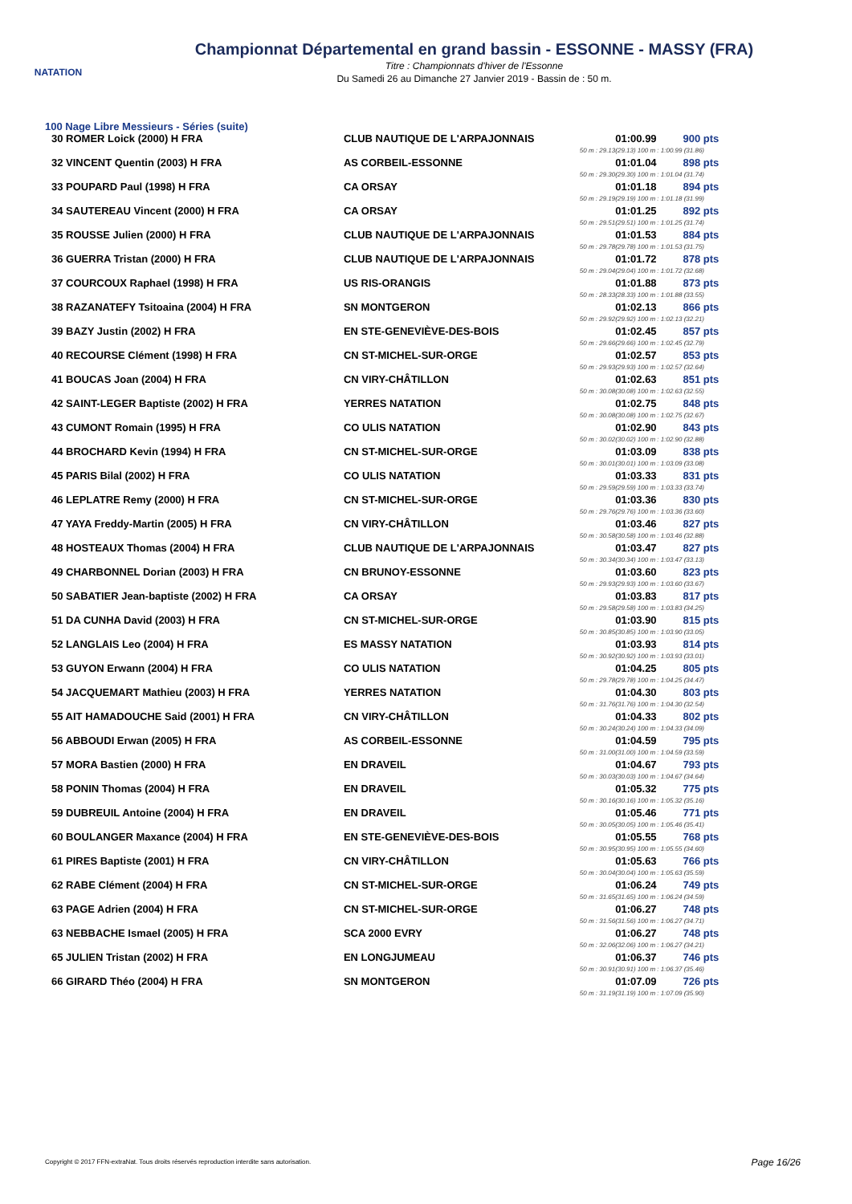NATATION
Championnat Départemental en grand bassin - ESSONNE - MASSY (FRA)
Titre : Championnats d'hiver de l'Essonne
Du Samedi 26 au Dimanche 27 Janvier 2019 - Bassin de : 50 m.
100 Nage Libre Messieurs - Séries (suite)
| 30 ROMER Loick (2000) H FRA | CLUB NAUTIQUE DE L'ARPAJONNAIS | 01:00.99 | 900 pts |
| | 50 m : 29.13 | (29.13) 100 m : 1:00.99 (31.86) | |
| 32 VINCENT Quentin (2003) H FRA | AS CORBEIL-ESSONNE | 01:01.04 | 898 pts |
| | 50 m : 29.30 | (29.30) 100 m : 1:01.04 (31.74) | |
| 33 POUPARD Paul (1998) H FRA | CA ORSAY | 01:01.18 | 894 pts |
| | 50 m : 29.19 | (29.19) 100 m : 1:01.18 (31.99) | |
| 34 SAUTEREAU Vincent (2000) H FRA | CA ORSAY | 01:01.25 | 892 pts |
| | 50 m : 29.51 | (29.51) 100 m : 1:01.25 (31.74) | |
| 35 ROUSSE Julien (2000) H FRA | CLUB NAUTIQUE DE L'ARPAJONNAIS | 01:01.53 | 884 pts |
| | 50 m : 29.78 | (29.78) 100 m : 1:01.53 (31.75) | |
| 36 GUERRA Tristan (2000) H FRA | CLUB NAUTIQUE DE L'ARPAJONNAIS | 01:01.72 | 878 pts |
| | 50 m : 29.04 | (29.04) 100 m : 1:01.72 (32.68) | |
| 37 COURCOUX Raphael (1998) H FRA | US RIS-ORANGIS | 01:01.88 | 873 pts |
| | 50 m : 28.33 | (28.33) 100 m : 1:01.88 (33.55) | |
| 38 RAZANATEFY Tsitoaina (2004) H FRA | SN MONTGERON | 01:02.13 | 866 pts |
| | 50 m : 29.92 | (29.92) 100 m : 1:02.13 (32.21) | |
| 39 BAZY Justin (2002) H FRA | EN STE-GENEVIÈVE-DES-BOIS | 01:02.45 | 857 pts |
| | 50 m : 29.66 | (29.66) 100 m : 1:02.45 (32.79) | |
| 40 RECOURSE Clément (1998) H FRA | CN ST-MICHEL-SUR-ORGE | 01:02.57 | 853 pts |
| | 50 m : 29.93 | (29.93) 100 m : 1:02.57 (32.64) | |
| 41 BOUCAS Joan (2004) H FRA | CN VIRY-CHÂTILLON | 01:02.63 | 851 pts |
| | 50 m : 30.08 | (30.08) 100 m : 1:02.63 (32.55) | |
| 42 SAINT-LEGER Baptiste (2002) H FRA | YERRES NATATION | 01:02.75 | 848 pts |
| | 50 m : 30.08 | (30.08) 100 m : 1:02.75 (32.67) | |
| 43 CUMONT Romain (1995) H FRA | CO ULIS NATATION | 01:02.90 | 843 pts |
| | 50 m : 30.02 | (30.02) 100 m : 1:02.90 (32.88) | |
| 44 BROCHARD Kevin (1994) H FRA | CN ST-MICHEL-SUR-ORGE | 01:03.09 | 838 pts |
| | 50 m : 30.01 | (30.01) 100 m : 1:03.09 (33.08) | |
| 45 PARIS Bilal (2002) H FRA | CO ULIS NATATION | 01:03.33 | 831 pts |
| | 50 m : 29.59 | (29.59) 100 m : 1:03.33 (33.74) | |
| 46 LEPLATRE Remy (2000) H FRA | CN ST-MICHEL-SUR-ORGE | 01:03.36 | 830 pts |
| | 50 m : 29.76 | (29.76) 100 m : 1:03.36 (33.60) | |
| 47 YAYA Freddy-Martin (2005) H FRA | CN VIRY-CHÂTILLON | 01:03.46 | 827 pts |
| | 50 m : 30.58 | (30.58) 100 m : 1:03.46 (32.88) | |
| 48 HOSTEAUX Thomas (2004) H FRA | CLUB NAUTIQUE DE L'ARPAJONNAIS | 01:03.47 | 827 pts |
| | 50 m : 30.34 | (30.34) 100 m : 1:03.47 (33.13) | |
| 49 CHARBONNEL Dorian (2003) H FRA | CN BRUNOY-ESSONNE | 01:03.60 | 823 pts |
| | 50 m : 29.93 | (29.93) 100 m : 1:03.60 (33.67) | |
| 50 SABATIER Jean-baptiste (2002) H FRA | CA ORSAY | 01:03.83 | 817 pts |
| | 50 m : 29.58 | (29.58) 100 m : 1:03.83 (34.25) | |
| 51 DA CUNHA David (2003) H FRA | CN ST-MICHEL-SUR-ORGE | 01:03.90 | 815 pts |
| | 50 m : 30.85 | (30.85) 100 m : 1:03.90 (33.05) | |
| 52 LANGLAIS Leo (2004) H FRA | ES MASSY NATATION | 01:03.93 | 814 pts |
| | 50 m : 30.92 | (30.92) 100 m : 1:03.93 (33.01) | |
| 53 GUYON Erwann (2004) H FRA | CO ULIS NATATION | 01:04.25 | 805 pts |
| | 50 m : 29.78 | (29.78) 100 m : 1:04.25 (34.47) | |
| 54 JACQUEMART Mathieu (2003) H FRA | YERRES NATATION | 01:04.30 | 803 pts |
| | 50 m : 31.76 | (31.76) 100 m : 1:04.30 (32.54) | |
| 55 AIT HAMADOUCHE Said (2001) H FRA | CN VIRY-CHÂTILLON | 01:04.33 | 802 pts |
| | 50 m : 30.24 | (30.24) 100 m : 1:04.33 (34.09) | |
| 56 ABBOUDI Erwan (2005) H FRA | AS CORBEIL-ESSONNE | 01:04.59 | 795 pts |
| | 50 m : 31.00 | (31.00) 100 m : 1:04.59 (33.59) | |
| 57 MORA Bastien (2000) H FRA | EN DRAVEIL | 01:04.67 | 793 pts |
| | 50 m : 30.03 | (30.03) 100 m : 1:04.67 (34.64) | |
| 58 PONIN Thomas (2004) H FRA | EN DRAVEIL | 01:05.32 | 775 pts |
| | 50 m : 30.16 | (30.16) 100 m : 1:05.32 (35.16) | |
| 59 DUBREUIL Antoine (2004) H FRA | EN DRAVEIL | 01:05.46 | 771 pts |
| | 50 m : 30.05 | (30.05) 100 m : 1:05.46 (35.41) | |
| 60 BOULANGER Maxance (2004) H FRA | EN STE-GENEVIÈVE-DES-BOIS | 01:05.55 | 768 pts |
| | 50 m : 30.95 | (30.95) 100 m : 1:05.55 (34.60) | |
| 61 PIRES Baptiste (2001) H FRA | CN VIRY-CHÂTILLON | 01:05.63 | 766 pts |
| | 50 m : 30.04 | (30.04) 100 m : 1:05.63 (35.59) | |
| 62 RABE Clément (2004) H FRA | CN ST-MICHEL-SUR-ORGE | 01:06.24 | 749 pts |
| | 50 m : 31.65 | (31.65) 100 m : 1:06.24 (34.59) | |
| 63 PAGE Adrien (2004) H FRA | CN ST-MICHEL-SUR-ORGE | 01:06.27 | 748 pts |
| | 50 m : 31.56 | (31.56) 100 m : 1:06.27 (34.71) | |
| 63 NEBBACHE Ismael (2005) H FRA | SCA 2000 EVRY | 01:06.27 | 748 pts |
| | 50 m : 32.06 | (32.06) 100 m : 1:06.27 (34.21) | |
| 65 JULIEN Tristan (2002) H FRA | EN LONGJUMEAU | 01:06.37 | 746 pts |
| | 50 m : 30.91 | (30.91) 100 m : 1:06.37 (35.46) | |
| 66 GIRARD Théo (2004) H FRA | SN MONTGERON | 01:07.09 | 726 pts |
| | 50 m : 31.19 | (31.19) 100 m : 1:07.09 (35.90) | |
Copyright © 2017 FFN-extraNat. Tous droits réservés reproduction interdite sans autorisation.
Page 16/26